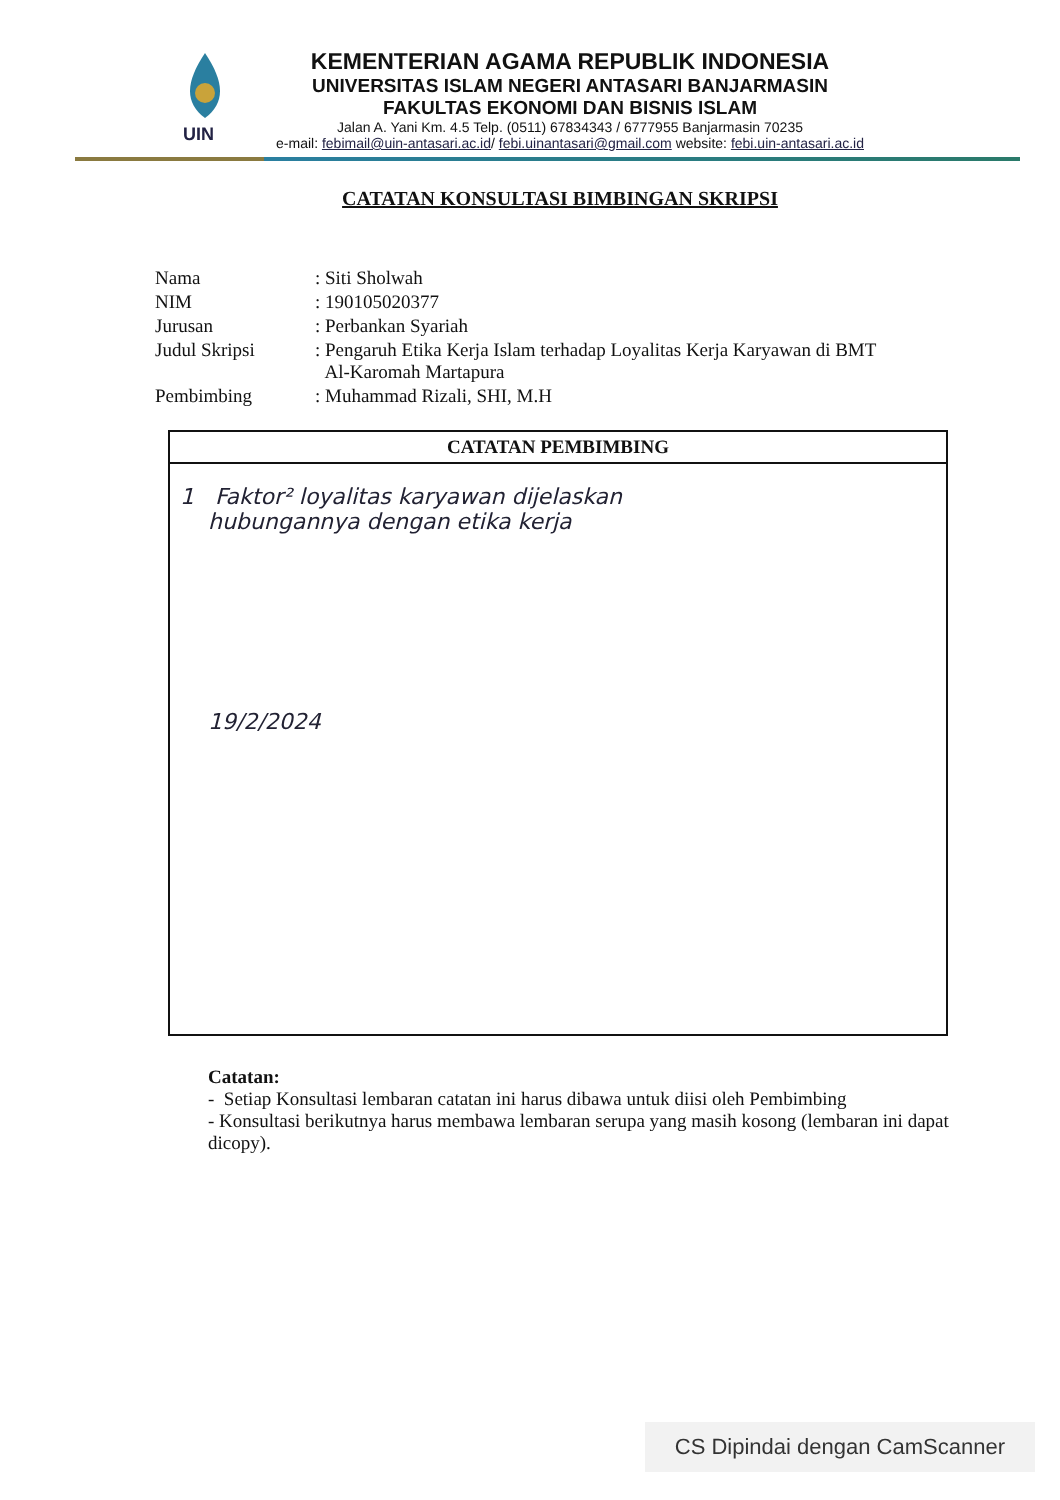UIN
KEMENTERIAN AGAMA REPUBLIK INDONESIA
UNIVERSITAS ISLAM NEGERI ANTASARI BANJARMASIN
FAKULTAS EKONOMI DAN BISNIS ISLAM
Jalan A. Yani Km. 4.5 Telp. (0511) 67834343 / 6777955 Banjarmasin 70235
e-mail: febimail@uin-antasari.ac.id/ febi.uinantasari@gmail.com website: febi.uin-antasari.ac.id
CATATAN KONSULTASI BIMBINGAN SKRIPSI
| Nama | : Siti Sholwah |
| NIM | : 190105020377 |
| Jurusan | : Perbankan Syariah |
| Judul Skripsi | : Pengaruh Etika Kerja Islam terhadap Loyalitas Kerja Karyawan di BMT Al-Karomah Martapura |
| Pembimbing | : Muhammad Rizali, SHI, M.H |
| CATATAN PEMBIMBING |
| --- |
| 1 Faktor² loyalitas karyawan dijelaskan hubungannya dengan etika kerja 19/2/2024 |
Catatan:
- Setiap Konsultasi lembaran catatan ini harus dibawa untuk diisi oleh Pembimbing
- Konsultasi berikutnya harus membawa lembaran serupa yang masih kosong (lembaran ini dapat dicopy).
CS Dipindai dengan CamScanner